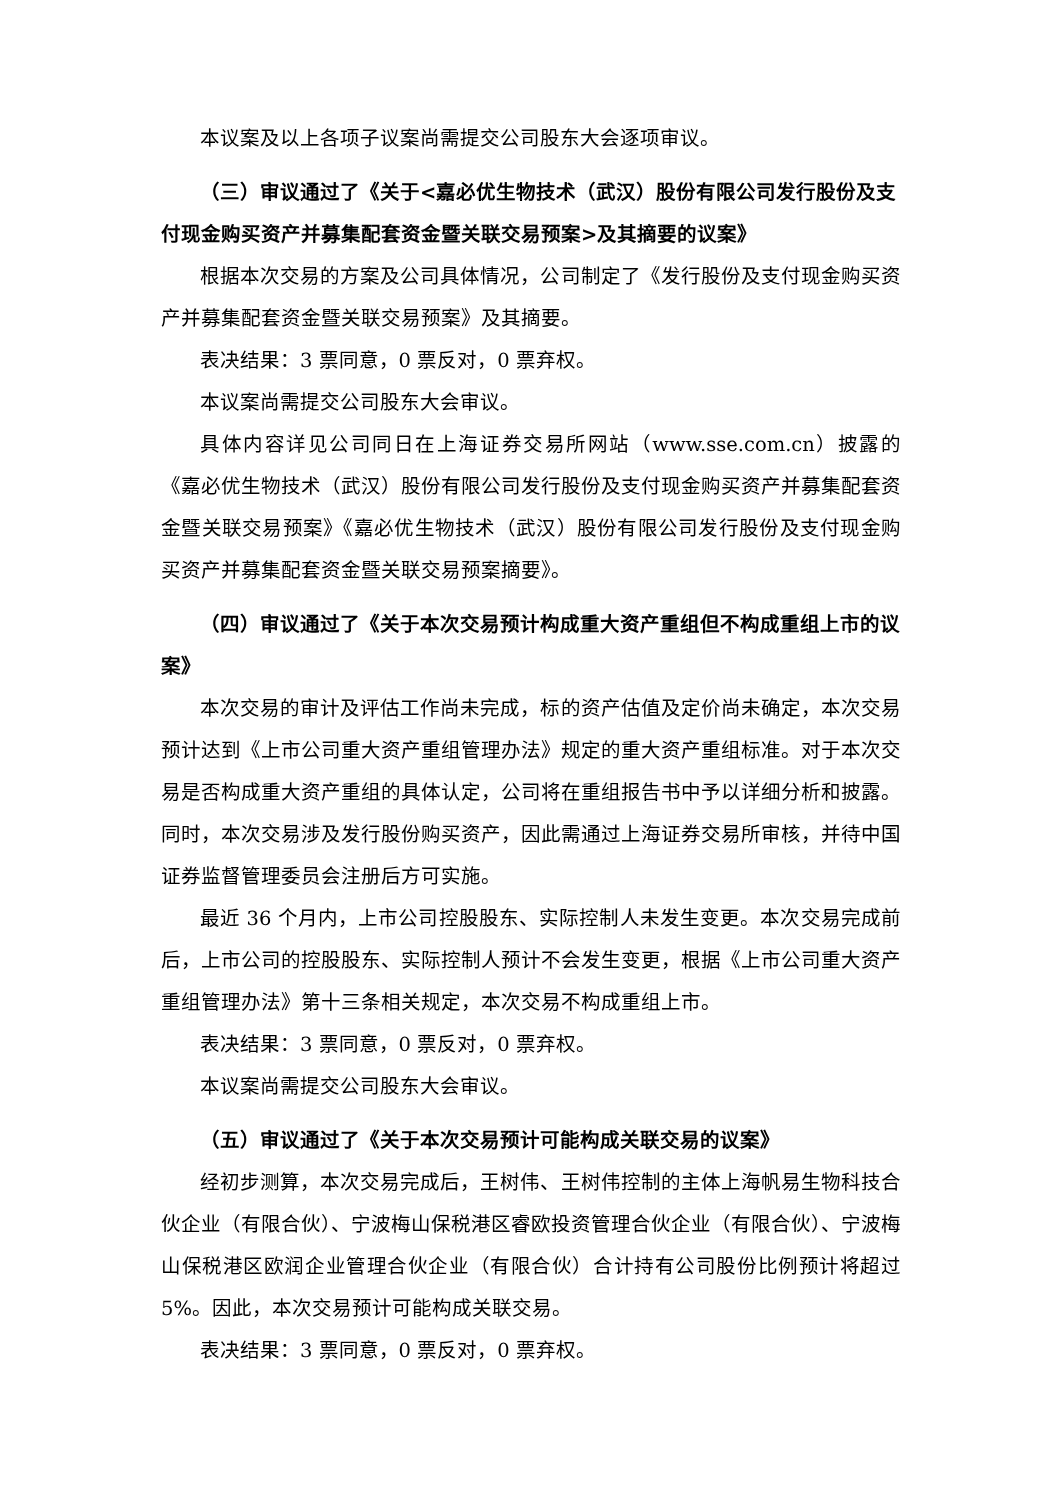本议案及以上各项子议案尚需提交公司股东大会逐项审议。
（三）审议通过了《关于<嘉必优生物技术（武汉）股份有限公司发行股份及支付现金购买资产并募集配套资金暨关联交易预案>及其摘要的议案》
根据本次交易的方案及公司具体情况，公司制定了《发行股份及支付现金购买资产并募集配套资金暨关联交易预案》及其摘要。
表决结果：3 票同意，0 票反对，0 票弃权。
本议案尚需提交公司股东大会审议。
具体内容详见公司同日在上海证券交易所网站（www.sse.com.cn）披露的《嘉必优生物技术（武汉）股份有限公司发行股份及支付现金购买资产并募集配套资金暨关联交易预案》《嘉必优生物技术（武汉）股份有限公司发行股份及支付现金购买资产并募集配套资金暨关联交易预案摘要》。
（四）审议通过了《关于本次交易预计构成重大资产重组但不构成重组上市的议案》
本次交易的审计及评估工作尚未完成，标的资产估值及定价尚未确定，本次交易预计达到《上市公司重大资产重组管理办法》规定的重大资产重组标准。对于本次交易是否构成重大资产重组的具体认定，公司将在重组报告书中予以详细分析和披露。同时，本次交易涉及发行股份购买资产，因此需通过上海证券交易所审核，并待中国证券监督管理委员会注册后方可实施。
最近 36 个月内，上市公司控股股东、实际控制人未发生变更。本次交易完成前后，上市公司的控股股东、实际控制人预计不会发生变更，根据《上市公司重大资产重组管理办法》第十三条相关规定，本次交易不构成重组上市。
表决结果：3 票同意，0 票反对，0 票弃权。
本议案尚需提交公司股东大会审议。
（五）审议通过了《关于本次交易预计可能构成关联交易的议案》
经初步测算，本次交易完成后，王树伟、王树伟控制的主体上海帆易生物科技合伙企业（有限合伙）、宁波梅山保税港区睿欧投资管理合伙企业（有限合伙）、宁波梅山保税港区欧润企业管理合伙企业（有限合伙）合计持有公司股份比例预计将超过 5%。因此，本次交易预计可能构成关联交易。
表决结果：3 票同意，0 票反对，0 票弃权。